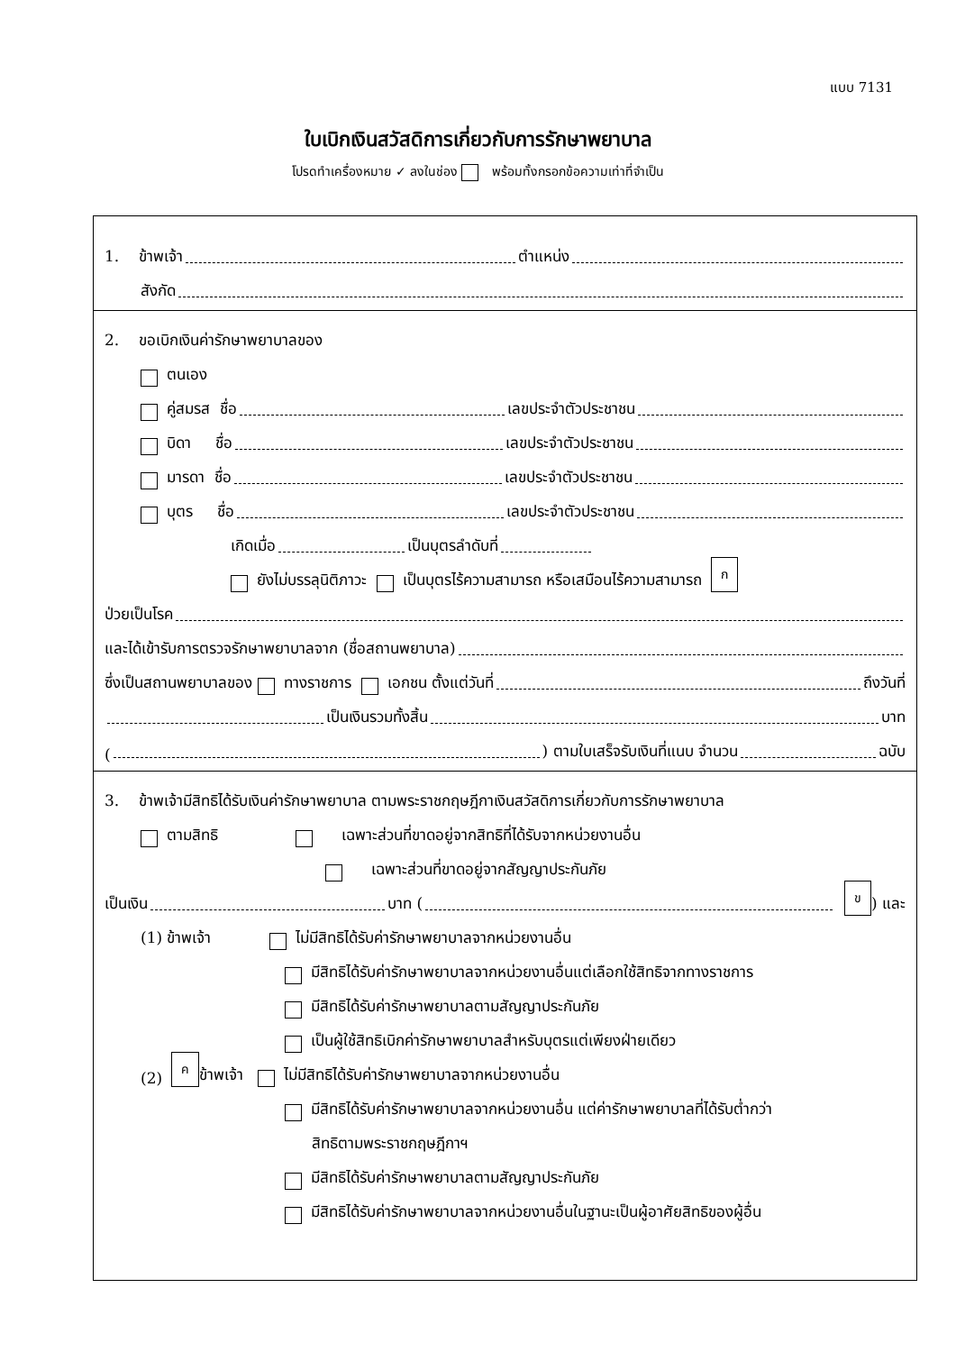แบบ 7131
ใบเบิกเงินสวัสดิการเกี่ยวกับการรักษาพยาบาล
โปรดทำเครื่องหมาย ✓ ลงในช่อง พร้อมทั้งกรอกข้อความเท่าที่จำเป็น
1. ข้าพเจ้า ตำแหน่ง
สังกัด
2. ขอเบิกเงินค่ารักษาพยาบาลของ
ตนเอง
คู่สมรส ชื่อ เลขประจำตัวประชาชน
บิดา ชื่อ เลขประจำตัวประชาชน
มารดา ชื่อ เลขประจำตัวประชาชน
บุตร ชื่อ เลขประจำตัวประชาชน
เกิดเมื่อ เป็นบุตรลำดับที่
ยังไม่บรรลุนิติภาวะ เป็นบุตรไร้ความสามารถ หรือเสมือนไร้ความสามารถ ก
ป่วยเป็นโรค
และได้เข้ารับการตรวจรักษาพยาบาลจาก (ชื่อสถานพยาบาล)
ซึ่งเป็นสถานพยาบาลของ ทางราชการ เอกชน ตั้งแต่วันที่ ถึงวันที่
เป็นเงินรวมทั้งสิ้น บาท
( ) ตามใบเสร็จรับเงินที่แนบ จำนวน ฉบับ
3. ข้าพเจ้ามีสิทธิได้รับเงินค่ารักษาพยาบาล ตามพระราชกฤษฎีกาเงินสวัสดิการเกี่ยวกับการรักษาพยาบาล
ตามสิทธิ เฉพาะส่วนที่ขาดอยู่จากสิทธิที่ได้รับจากหน่วยงานอื่น
เฉพาะส่วนที่ขาดอยู่จากสัญญาประกันภัย
เป็นเงิน บาท ( ข) และ
(1) ข้าพเจ้า ไม่มีสิทธิได้รับค่ารักษาพยาบาลจากหน่วยงานอื่น
มีสิทธิได้รับค่ารักษาพยาบาลจากหน่วยงานอื่นแต่เลือกใช้สิทธิจากทางราชการ
มีสิทธิได้รับค่ารักษาพยาบาลตามสัญญาประกันภัย
เป็นผู้ใช้สิทธิเบิกค่ารักษาพยาบาลสำหรับบุตรแต่เพียงฝ่ายเดียว
(2) ค ข้าพเจ้า ไม่มีสิทธิได้รับค่ารักษาพยาบาลจากหน่วยงานอื่น
มีสิทธิได้รับค่ารักษาพยาบาลจากหน่วยงานอื่น แต่ค่ารักษาพยาบาลที่ได้รับต่ำกว่า
สิทธิตามพระราชกฤษฎีกาฯ
มีสิทธิได้รับค่ารักษาพยาบาลตามสัญญาประกันภัย
มีสิทธิได้รับค่ารักษาพยาบาลจากหน่วยงานอื่นในฐานะเป็นผู้อาศัยสิทธิของผู้อื่น